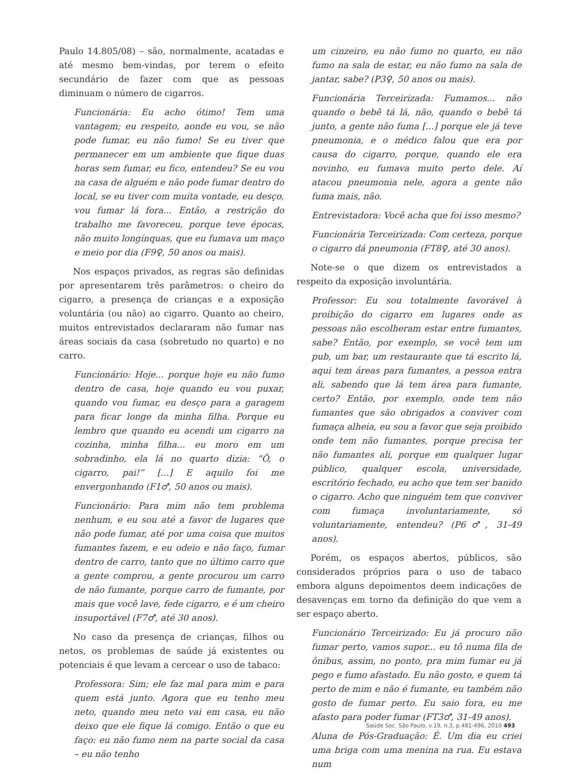Paulo 14.805/08) – são, normalmente, acatadas e até mesmo bem-vindas, por terem o efeito secundário de fazer com que as pessoas diminuam o número de cigarros.
Funcionária: Eu acho ótimo! Tem uma vantagem; eu respeito, aonde eu vou, se não pode fumar, eu não fumo! Se eu tiver que permanecer em um ambiente que fique duas horas sem fumar, eu fico, entendeu? Se eu vou na casa de alguém e não pode fumar dentro do local, se eu tiver com muita vontade, eu desço, vou fumar lá fora... Então, a restrição do trabalho me favoreceu, porque teve épocas, não muito longínquas, que eu fumava um maço e meio por dia (F9♀, 50 anos ou mais).
Nos espaços privados, as regras são definidas por apresentarem três parâmetros: o cheiro do cigarro, a presença de crianças e a exposição voluntária (ou não) ao cigarro. Quanto ao cheiro, muitos entrevistados declararam não fumar nas áreas sociais da casa (sobretudo no quarto) e no carro.
Funcionário: Hoje... porque hoje eu não fumo dentro de casa, hoje quando eu vou puxar, quando vou fumar, eu desço para a garagem para ficar longe da minha filha. Porque eu lembro que quando eu acendi um cigarro na cozinha, minha filha... eu moro em um sobradinho, ela lá no quarto dizia: “Ô, o cigarro, pai!” [...] E aquilo foi me envergonhando (F1♂, 50 anos ou mais).
Funcionário: Para mim não tem problema nenhum, e eu sou até a favor de lugares que não pode fumar, até por uma coisa que muitos fumantes fazem, e eu odeio e não faço, fumar dentro de carro, tanto que no último carro que a gente comprou, a gente procurou um carro de não fumante, porque carro de fumante, por mais que você lave, fede cigarro, e é um cheiro insuportável (F7♂, até 30 anos).
No caso da presença de crianças, filhos ou netos, os problemas de saúde já existentes ou potenciais é que levam a cercear o uso de tabaco:
Professora: Sim; ele faz mal para mim e para quem está junto. Agora que eu tenho meu neto, quando meu neto vai em casa, eu não deixo que ele fique lá comigo. Então o que eu faço: eu não fumo nem na parte social da casa – eu não tenho
um cinzeiro, eu não fumo no quarto, eu não fumo na sala de estar, eu não fumo na sala de jantar, sabe? (P3♀, 50 anos ou mais).
Funcionária Terceirizada: Fumamos... não quando o bebê tá lá, não, quando o bebê tá junto, a gente não fuma [...] porque ele já teve pneumonia, e o médico falou que era por causa do cigarro, porque, quando ele era novinho, eu fumava muito perto dele. Aí atacou pneumonia nele, agora a gente não fuma mais, não.
Entrevistadora: Você acha que foi isso mesmo?
Funcionária Terceirizada: Com certeza, porque o cigarro dá pneumonia (FT8♀, até 30 anos).
Note-se o que dizem os entrevistados a respeito da exposição involuntária.
Professor: Eu sou totalmente favorável à proibição do cigarro em lugares onde as pessoas não escolheram estar entre fumantes, sabe? Então, por exemplo, se você tem um pub, um bar, um restaurante que tá escrito lá, aqui tem áreas para fumantes, a pessoa entra ali, sabendo que lá tem área para fumante, certo? Então, por exemplo, onde tem não fumantes que são obrigados a conviver com fumaça alheia, eu sou a favor que seja proibido onde tem não fumantes, porque precisa ter não fumantes ali, porque em qualquer lugar público, qualquer escola, universidade, escritório fechado, eu acho que tem ser banido o cigarro. Acho que ninguém tem que conviver com fumaça involuntariamente, só voluntariamente, entendeu? (P6♂, 31-49 anos).
Porém, os espaços abertos, públicos, são considerados próprios para o uso de tabaco embora alguns depoimentos deem indicações de desavenças em torno da definição do que vem a ser espaço aberto.
Funcionário Terceirizado: Eu já procuro não fumar perto, vamos supor... eu tô numa fila de ônibus, assim, no ponto, pra mim fumar eu já pego e fumo afastado. Eu não gosto, e quem tá perto de mim e não é fumante, eu também não gosto de fumar perto. Eu saio fora, eu me afasto para poder fumar (FT3♂, 31-49 anos).
Aluna de Pós-Graduação: É. Um dia eu criei uma briga com uma menina na rua. Eu estava num
Saúde Soc. São Paulo, v.19, n.3, p.481-496, 2010 493